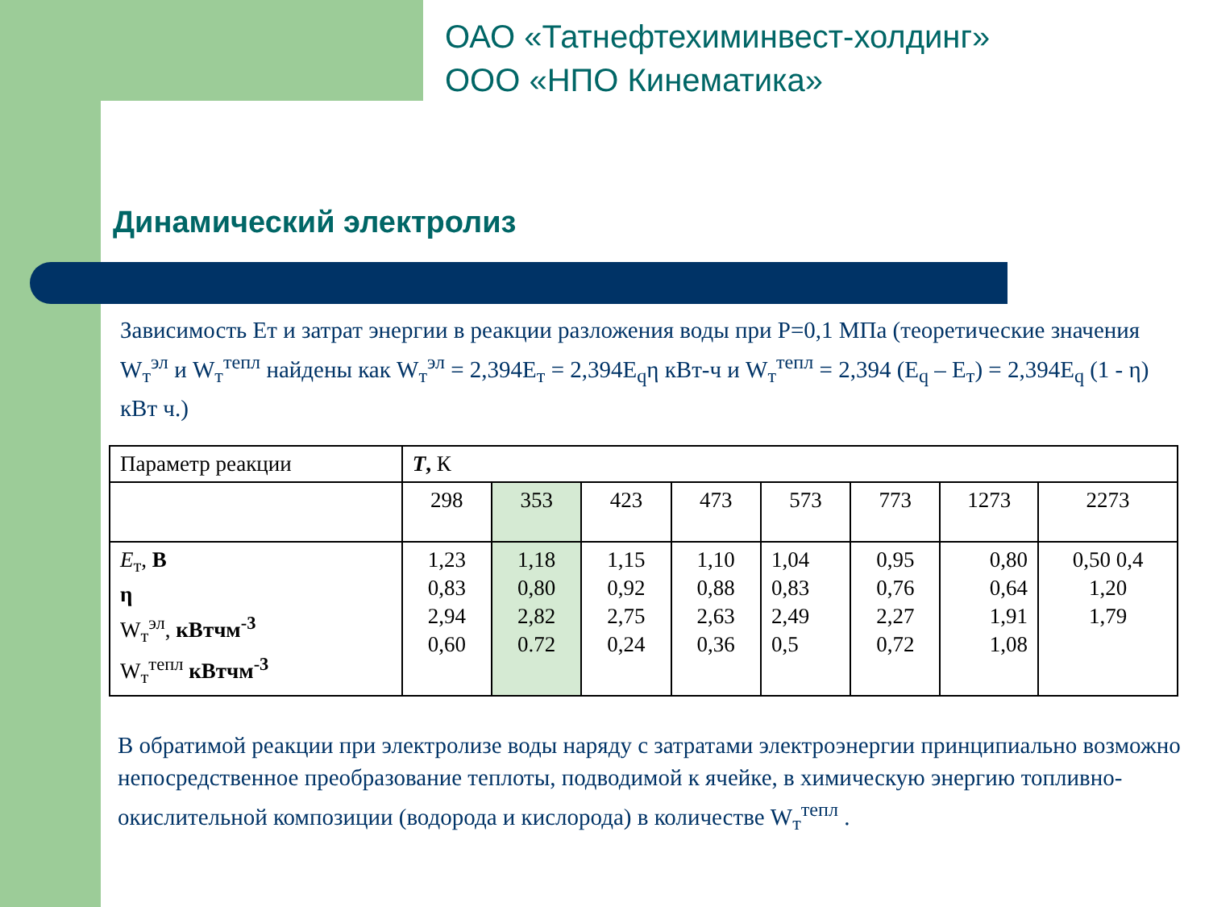ОАО «Татнефтехиминвест-холдинг»
ООО «НПО Кинематика»
Динамический электролиз
Зависимость Ет и затрат энергии в реакции разложения воды при Р=0,1 МПа (теоретические значения W<sub>т</sub><sup>эл</sup> и W<sub>т</sub><sup>тепл</sup> найдены как W<sub>т</sub><sup>эл</sup> = 2,394E<sub>т</sub> = 2,394E<sub>q</sub>η кВт-ч и W<sub>т</sub><sup>тепл</sup> = 2,394 (E<sub>q</sub> – E<sub>т</sub>) = 2,394E<sub>q</sub> (1 - η) кВт ч.)
| Параметр реакции | T , К | | | | | | | |
| | 298 | 353 | 423 | 473 | 573 | 773 | 1273 | 2273 |
| E<sub>т</sub>, В η W<sub>т</sub><sup>эл</sup>, кВтчм<sup>-3</sup> W<sub>т</sub><sup>тепл</sup> кВтчм<sup>-3</sup> | 1,23 0,83 2,94 0,60 | 1,18 0,80 2,82 0.72 | 1,15 0,92 2,75 0,24 | 1,10 0,88 2,63 0,36 | 1,04 0,83 2,49 0,5 | 0,95 0,76 2,27 0,72 | 0,80 0,64 1,91 1,08 | 0,50 0,4 1,20 1,79 |
В обратимой реакции при электролизе воды наряду с затратами электроэнергии принципиально возможно непосредственное преобразование теплоты, подводимой к ячейке, в химическую энергию топливно-окислительной композиции (водорода и кислорода) в количестве W<sub>т</sub><sup>тепл</sup> .